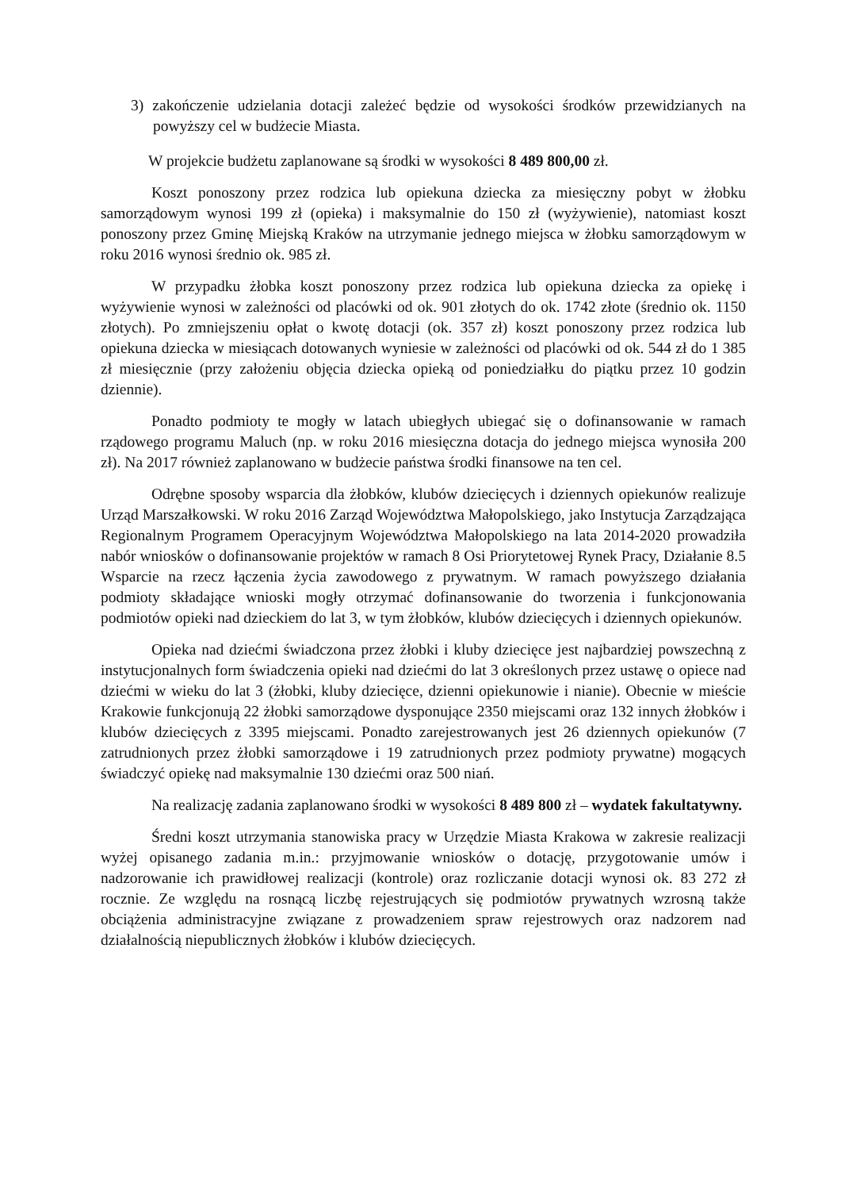3) zakończenie udzielania dotacji zależeć będzie od wysokości środków przewidzianych na powyższy cel w budżecie Miasta.
W projekcie budżetu zaplanowane są środki w wysokości 8 489 800,00 zł.
Koszt ponoszony przez rodzica lub opiekuna dziecka za miesięczny pobyt w żłobku samorządowym wynosi 199 zł (opieka) i maksymalnie do 150 zł (wyżywienie), natomiast koszt ponoszony przez Gminę Miejską Kraków na utrzymanie jednego miejsca w żłobku samorządowym w roku 2016 wynosi średnio ok. 985 zł.
W przypadku żłobka koszt ponoszony przez rodzica lub opiekuna dziecka za opiekę i wyżywienie wynosi w zależności od placówki od ok. 901 złotych do ok. 1742 złote (średnio ok. 1150 złotych). Po zmniejszeniu opłat o kwotę dotacji (ok. 357 zł) koszt ponoszony przez rodzica lub opiekuna dziecka w miesiącach dotowanych wyniesie w zależności od placówki od ok. 544 zł do 1 385 zł miesięcznie (przy założeniu objęcia dziecka opieką od poniedziałku do piątku przez 10 godzin dziennie).
Ponadto podmioty te mogły w latach ubiegłych ubiegać się o dofinansowanie w ramach rządowego programu Maluch (np. w roku 2016 miesięczna dotacja do jednego miejsca wynosiła 200 zł). Na 2017 również zaplanowano w budżecie państwa środki finansowe na ten cel.
Odrębne sposoby wsparcia dla żłobków, klubów dziecięcych i dziennych opiekunów realizuje Urząd Marszałkowski. W roku 2016 Zarząd Województwa Małopolskiego, jako Instytucja Zarządzająca Regionalnym Programem Operacyjnym Województwa Małopolskiego na lata 2014-2020 prowadziła nabór wniosków o dofinansowanie projektów w ramach 8 Osi Priorytetowej Rynek Pracy, Działanie 8.5 Wsparcie na rzecz łączenia życia zawodowego z prywatnym. W ramach powyższego działania podmioty składające wnioski mogły otrzymać dofinansowanie do tworzenia i funkcjonowania podmiotów opieki nad dzieckiem do lat 3, w tym żłobków, klubów dziecięcych i dziennych opiekunów.
Opieka nad dziećmi świadczona przez żłobki i kluby dziecięce jest najbardziej powszechną z instytucjonalnych form świadczenia opieki nad dziećmi do lat 3 określonych przez ustawę o opiece nad dziećmi w wieku do lat 3 (żłobki, kluby dziecięce, dzienni opiekunowie i nianie). Obecnie w mieście Krakowie funkcjonują 22 żłobki samorządowe dysponujące 2350 miejscami oraz 132 innych żłobków i klubów dziecięcych z 3395 miejscami. Ponadto zarejestrowanych jest 26 dziennych opiekunów (7 zatrudnionych przez żłobki samorządowe i 19 zatrudnionych przez podmioty prywatne) mogących świadczyć opiekę nad maksymalnie 130 dziećmi oraz 500 niań.
Na realizację zadania zaplanowano środki w wysokości 8 489 800 zł – wydatek fakultatywny.
Średni koszt utrzymania stanowiska pracy w Urzędzie Miasta Krakowa w zakresie realizacji wyżej opisanego zadania m.in.: przyjmowanie wniosków o dotację, przygotowanie umów i nadzorowanie ich prawidłowej realizacji (kontrole) oraz rozliczanie dotacji wynosi ok. 83 272 zł rocznie. Ze względu na rosnącą liczbę rejestrujących się podmiotów prywatnych wzrosną także obciążenia administracyjne związane z prowadzeniem spraw rejestrowych oraz nadzorem nad działalnością niepublicznych żłobków i klubów dziecięcych.